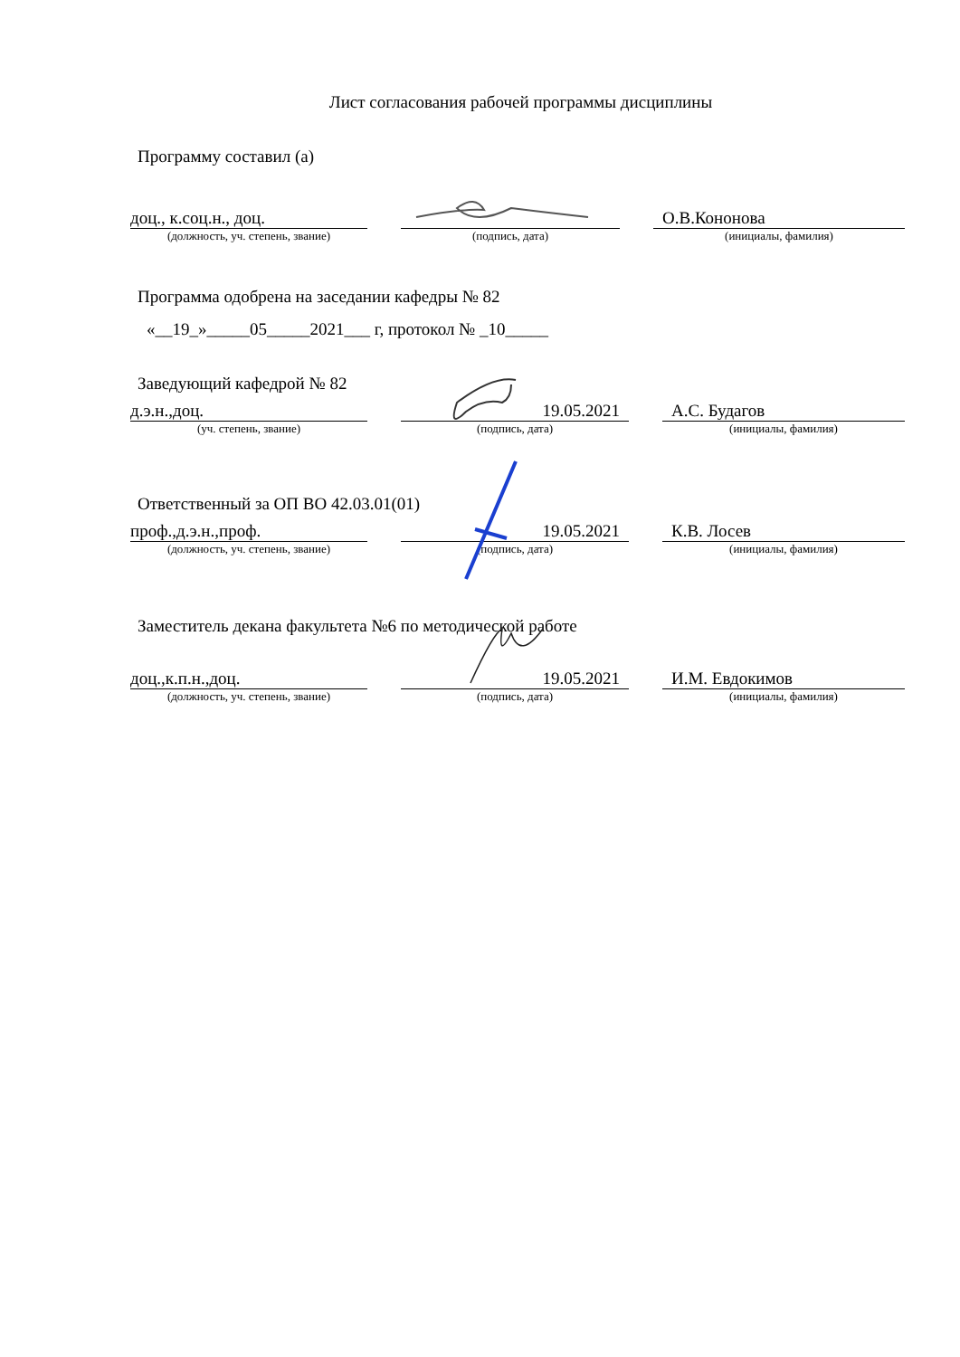Лист согласования рабочей программы дисциплины
Программу составил (а)
| доц., к.соц.н., доц. | | | | О.В.Кононова |
| (должность, уч. степень, звание) | | (подпись, дата) | | (инициалы, фамилия) |
Программа одобрена на заседании кафедры № 82
«__19_»_____05_____2021___ г, протокол № _10_____
Заведующий кафедрой № 82
| д.э.н.,доц. | | 19.05.2021 | | А.С. Будагов |
| (уч. степень, звание) | | (подпись, дата) | | (инициалы, фамилия) |
Ответственный за ОП ВО 42.03.01(01)
| проф.,д.э.н.,проф. | | 19.05.2021 | | К.В. Лосев |
| (должность, уч. степень, звание) | | (подпись, дата) | | (инициалы, фамилия) |
Заместитель декана факультета №6 по методической работе
| доц.,к.п.н.,доц. | | 19.05.2021 | | И.М. Евдокимов |
| (должность, уч. степень, звание) | | (подпись, дата) | | (инициалы, фамилия) |